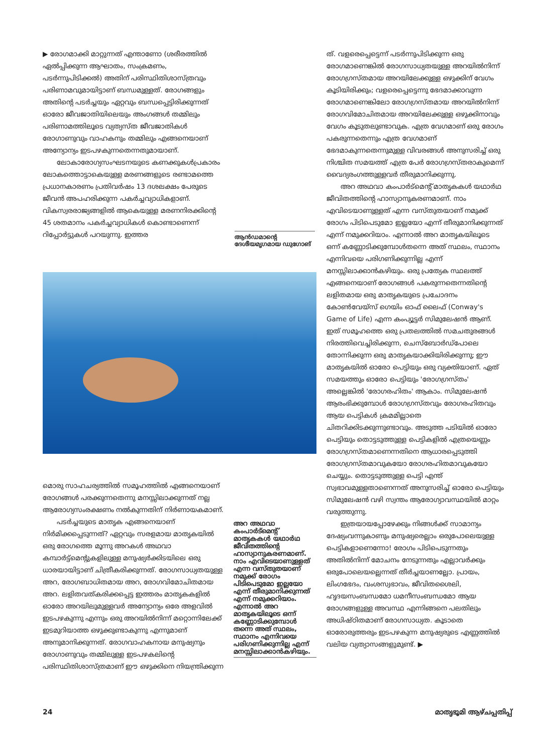▶ രോഗമാക്കി മാറ്റുന്നത് എന്താണോ (ശരീരത്തിൽ ഏൽപ്പിക്കുന്ന ആഘാതം, സംക്രമണം, പടർന്നുപിടിക്കൽ) അതിന് പരിസ്ഥിതിശാസ്ത്രവും പരിണാമവുമായിട്ടാണ് ബന്ധമുള്ളത്. രോഗങ്ങളും അതിന്റെ പടർച്ചയും ഏറ്റവും ബന്ധപ്പെട്ടിരിക്കുന്നത് ഓരോ ജീവജാതിയിലെയും അംഗങ്ങൾ തമ്മിലും പരിണാമത്തിലൂടെ വ്യത്യസ്ത ജീവജാതികൾ രോഗാണുവും വാഹകനും തമ്മിലും എങ്ങനെയാണ് അന്യോന്യം ഇടപഴകുന്നതെന്നതുമായാണ്.
ലോകാരോഗ്യസംഘടനയുടെ കണക്കുകൾപ്രകാരം ലോകത്തൊട്ടാകെയുള്ള മരണങ്ങളുടെ രണ്ടാമത്തെ പ്രധാനകാരണം പ്രതിവർഷം 13 ദശലക്ഷം പേരുടെ ജീവൻ അപഹരിക്കുന്ന പകർച്ചവ്യാധികളാണ്. വികസ്വരരാജ്യങ്ങളിൽ ആകെയുള്ള മരണനിരക്കിന്റെ 45 ശതമാനം പകർച്ചവ്യാധികൾ കൊണ്ടാണെന്ന് റിപ്പോർട്ടുകൾ പറയുന്നു. ഇത്തര
ആൻഡമാന്റെ ദേശീയമൃഗമായ ഡുഗോങ്
മൊരു സാഹചര്യത്തിൽ സമൂഹത്തിൽ എങ്ങനെയാണ് രോഗങ്ങൾ പരക്കുന്നതെന്നു മനസ്സിലാക്കുന്നത് നല്ല ആരോഗ്യസംരക്ഷണം നൽകുന്നതിന് നിർണായകമാണ്.
പടർച്ചയുടെ മാതൃക എങ്ങനെയാണ് നിർമിക്കപ്പെടുന്നത്? ഏറ്റവും സരളമായ മാതൃകയിൽ ഒരു രോഗത്തെ മൂന്നു അറകൾ അഥവാ കമ്പാർട്ട്മെന്റുകളിലുള്ള മനുഷ്യർക്കിടയിലെ ഒരു ധാരയായിട്ടാണ് ചിത്രീകരിക്കുന്നത്. രോഗസാധ്യതയുള്ള അറ, രോഗബാധിതമായ അറ, രോഗവിമോചിതമായ അറ. ലളിതവത്കരിക്കപ്പെട്ട ഇത്തരം മാതൃകകളിൽ ഓരോ അറയിലുമുള്ളവർ അന്യോന്യം ഒരേ അളവിൽ ഇടപഴകുന്നു എന്നും ഒരു അറയിൽനിന്ന് മറ്റൊന്നിലേക്ക് ഇടമുറിയാത്ത ഒഴുക്കുണ്ടാകുന്നു എന്നുമാണ് അനുമാനിക്കുന്നത്. രോഗവാഹകനായ മനുഷ്യനും രോഗാണുവും തമ്മിലുള്ള ഇടപഴകലിന്റെ പരിസ്ഥിതിശാസ്ത്രമാണ് ഈ ഒഴുക്കിനെ നിയന്ത്രിക്കുന്ന
അറ അഥവാ കംപാർട്മെന്റ് മാതൃകകൾ യഥാർഥ ജീവിതത്തിന്റെ ഹാസ്യാനുകരണമാണ്. നാം എവിടെയാണുള്ളത് എന്ന വസ്തുതയാണ് നമുക്ക് രോഗം പിടിപെടുമോ ഇല്ലയോ എന്ന് തീരുമാനിക്കുന്നത് എന്ന് നമുക്കറിയാം. എന്നാൽ അറ മാതൃകയിലൂടെ ഒന്ന് കണ്ണോടിക്കുമ്പോൾ തന്നെ അത് സ്ഥലം, സ്ഥാനം എന്നിവയെ പരിഗണിക്കുന്നില്ല എന്ന് മനസ്സിലാക്കാൻകഴിയും.
ത്. വളരെപ്പെട്ടെന്ന് പടർന്നുപിടിക്കുന്ന ഒരു രോഗമാണെങ്കിൽ രോഗസാധ്യതയുള്ള അറയിൽനിന്ന് രോഗഗ്രസ്തമായ അറയിലേക്കുള്ള ഒഴുക്കിന് വേഗം കൂടിയിരിക്കും; വളരെപ്പെട്ടെന്നു ഭേദമാക്കാവുന്ന രോഗമാണെങ്കിലോ രോഗഗ്രസ്തമായ അറയിൽനിന്ന് രോഗവിമോചിതമായ അറയിലേക്കുള്ള ഒഴുക്കിനാവും വേഗം കൂടുതലുണ്ടാവുക. എത്ര വേഗമാണ് ഒരു രോഗം പകരുന്നതെന്നും എത്ര വേഗമാണ് ഭേദമാകുന്നതെന്നുമുള്ള വിവരങ്ങൾ അനുസരിച്ച് ഒരു നിശ്ചിത സമയത്ത് എത്ര പേർ രോഗഗ്രസ്തരാകുമെന്ന് വൈദ്യരംഗത്തുള്ളവർ തീരുമാനിക്കുന്നു.
അറ അഥവാ കംപാർട്മെന്റ് മാതൃകകൾ യഥാർഥ ജീവിതത്തിന്റെ ഹാസ്യാനുകരണമാണ്. നാം എവിടെയാണുള്ളത് എന്ന വസ്തുതയാണ് നമുക്ക് രോഗം പിടിപെടുമോ ഇല്ലയോ എന്ന് തീരുമാനിക്കുന്നത് എന്ന് നമുക്കറിയാം. എന്നാൽ അറ മാതൃകയിലൂടെ ഒന്ന് കണ്ണോടിക്കുമ്പോൾതന്നെ അത് സ്ഥലം, സ്ഥാനം എന്നിവയെ പരിഗണിക്കുന്നില്ല എന്ന് മനസ്സിലാക്കാൻകഴിയും. ഒരു പ്രത്യേക സ്ഥലത്ത് എങ്ങനെയാണ് രോഗങ്ങൾ പകരുന്നതെന്നതിന്റെ ലളിതമായ ഒരു മാതൃകയുടെ പ്രചോദനം കോൺവേയ്സ് ഗെയിം ഓഫ് ലൈഫ് (Conway's Game of Life) എന്ന കംപ്യൂട്ടർ സിമുലേഷൻ ആണ്. ഇത് സമൂഹത്തെ ഒരു പ്രതലത്തിൽ സമചതുരങ്ങൾ നിരത്തിവെച്ചിരിക്കുന്ന, ചെസ്ബോർഡ്പോലെ തോന്നിക്കുന്ന ഒരു മാതൃകയാക്കിയിരിക്കുന്നു; ഈ മാതൃകയിൽ ഓരോ പെട്ടിയും ഒരു വ്യക്തിയാണ്. ഏത് സമയത്തും ഓരോ പെട്ടിയും 'രോഗഗ്രസ്തം' അല്ലെങ്കിൽ 'രോഗരഹിതം' ആകാം. സിമുലേഷൻ ആരംഭിക്കുമ്പോൾ രോഗഗ്രസ്തവും രോഗരഹിതവും ആയ പെട്ടികൾ ക്രമമില്ലാതെ ചിതറിക്കിടക്കുന്നുണ്ടാവും. അടുത്ത പടിയിൽ ഓരോ പെട്ടിയും തൊട്ടടുത്തുള്ള പെട്ടികളിൽ എത്രയെണ്ണം രോഗഗ്രസ്തമാണെന്നതിനെ ആധാരപ്പെടുത്തി രോഗഗ്രസ്തമാവുകയോ രോഗരഹിതമാവുകയോ ചെയ്യും. തൊട്ടടുത്തുള്ള പെട്ടി എന്ത് സ്വഭാവമുള്ളതാണെന്നത് അനുസരിച്ച് ഓരോ പെട്ടിയും സിമുലേഷൻ വഴി സ്വന്തം ആരോഗ്യാവസ്ഥയിൽ മാറ്റം വരുത്തുന്നു.
ഇത്രയായപ്പോഴേക്കും നിങ്ങൾക്ക് സാമാന്യം ദേഷ്യംവന്നുകാണും മനുഷ്യരെല്ലാം ഒരുപോലെയുള്ള പെട്ടികളാണെന്നോ! രോഗം പിടിപെടുന്നതും അതിൽനിന്ന് മോചനം നേടുന്നതും എല്ലാവർക്കും ഒരുപോലെയല്ലെന്നത് തീർച്ചയാണല്ലോ. പ്രായം, ലിംഗഭേദം, വംശസ്വഭാവം, ജീവിതശൈലി, ഹൃദയസംബന്ധമോ ധമനീസംബന്ധമോ ആയ രോഗങ്ങളുള്ള അവസ്ഥ എന്നിങ്ങനെ പലതിലും അധിഷ്ഠിതമാണ് രോഗസാധ്യത. കൂടാതെ ഓരോരുത്തരും ഇടപഴകുന്ന മനുഷ്യരുടെ എണ്ണത്തിൽ വലിയ വ്യത്യാസങ്ങളുമുണ്ട്. ▶
24 മാതൃഭൂമി ആഴ്ചപ്പതിപ്പ്